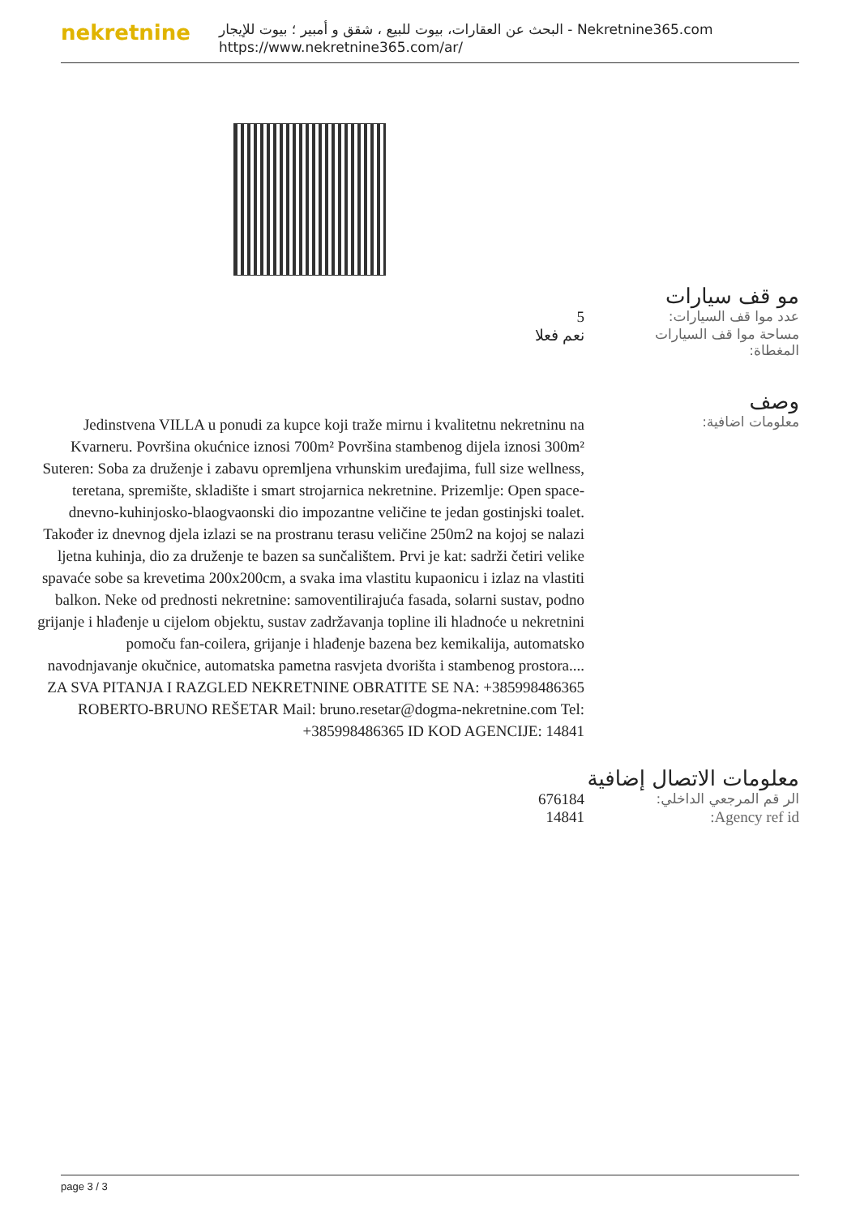nekretnine
البحث عن العقارات، بيوت للبيع ، شقق و أمبير ؛ بيوت للإيجار - Nekretnine365.com
https://www.nekretnine365.com/ar/
مو قف سيارات
| عدد موا قف السيارات: | 5 |
| مساحة موا قف السيارات المغطاة: | نعم فعلا |
وصف
| معلومات اضافية: | Jedinstvena VILLA u ponudi za kupce koji traže mirnu i kvalitetnu nekretninu na Kvarneru. Površina okućnice iznosi 700m² Površina stambenog dijela iznosi 300m² Suteren: Soba za druženje i zabavu opremljena vrhunskim uređajima, full size wellness, teretana, spremište, skladište i smart strojarnica nekretnine. Prizemlje: Open space-dnevno-kuhinjosko-blaogvaonski dio impozantne veličine te jedan gostinjski toalet. Također iz dnevnog djela izlazi se na prostranu terasu veličine 250m2 na kojoj se nalazi ljetna kuhinja, dio za druženje te bazen sa sunčalištem. Prvi je kat: sadrži četiri velike spavaće sobe sa krevetima 200x200cm, a svaka ima vlastitu kupaonicu i izlaz na vlastiti balkon. Neke od prednosti nekretnine: samoventilirajuća fasada, solarni sustav, podno grijanje i hlađenje u cijelom objektu, sustav zadržavanja topline ili hladnoće u nekretnini pomoču fan-coilera, grijanje i hlađenje bazena bez kemikalija, automatsko navodnjavanje okučnice, automatska pametna rasvjeta dvorišta i stambenog prostora.... ZA SVA PITANJA I RAZGLED NEKRETNINE OBRATITE SE NA: +385998486365 ROBERTO-BRUNO REŠETAR Mail: bruno.resetar@dogma-nekretnine.com Tel: +385998486365 ID KOD AGENCIJE: 14841 |
معلومات الاتصال إضافية
| الر قم المرجعي الداخلي: | 676184 |
| Agency ref id: | 14841 |
page 3 / 3